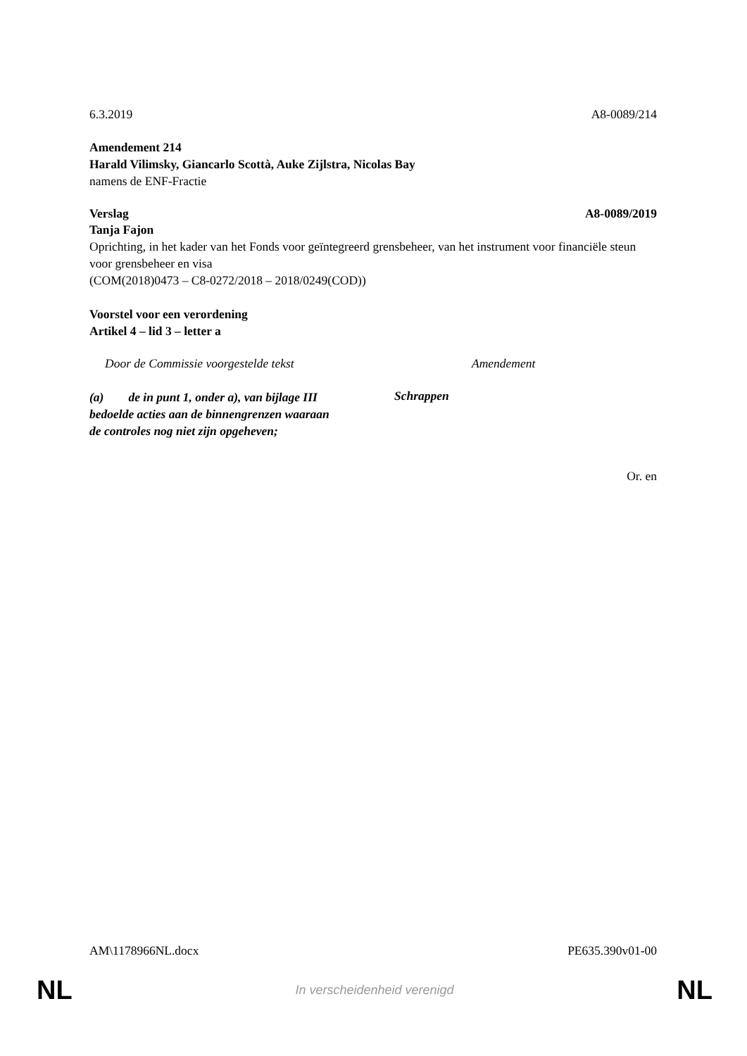6.3.2019 A8-0089/214
Amendement 214
Harald Vilimsky, Giancarlo Scottà, Auke Zijlstra, Nicolas Bay
namens de ENF-Fractie
Verslag A8-0089/2019
Tanja Fajon
Oprichting, in het kader van het Fonds voor geïntegreerd grensbeheer, van het instrument voor financiële steun voor grensbeheer en visa
(COM(2018)0473 – C8-0272/2018 – 2018/0249(COD))
Voorstel voor een verordening
Artikel 4 – lid 3 – letter a
| Door de Commissie voorgestelde tekst | Amendement |
| (a) de in punt 1, onder a), van bijlage III bedoelde acties aan de binnengrenzen waaraan de controles nog niet zijn opgeheven; | Schrappen |
Or. en
AM\1178966NL.docx PE635.390v01-00
NL In verscheidenheid verenigd NL